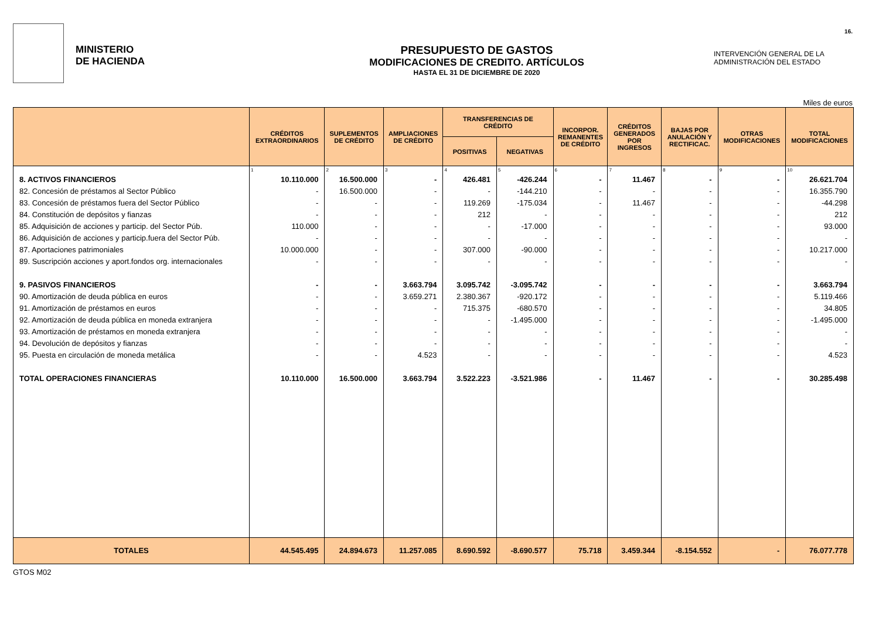MINISTERIO
DE HACIENDA
PRESUPUESTO DE GASTOS
MODIFICACIONES DE CREDITO. ARTÍCULOS
HASTA EL 31 DE DICIEMBRE DE 2020
INTERVENCIÓN GENERAL DE LA
ADMINISTRACIÓN DEL ESTADO
16.
Miles de euros
| | CRÉDITOS EXTRAORDINARIOS | SUPLEMENTOS DE CRÉDITO | AMPLIACIONES DE CRÉDITO | TRANSFERENCIAS DE CRÉDITO | | INCORPOR. REMANENTES DE CRÉDITO | CRÉDITOS GENERADOS POR INGRESOS | BAJAS POR ANULACIÓN Y RECTIFICAC. | OTRAS MODIFICACIONES | TOTAL MODIFICACIONES |
| --- | --- | --- | --- | --- | --- | --- | --- | --- | --- | --- |
| | | | | POSITIVAS | NEGATIVAS | | | | | |
| | 1 | 2 | 3 | 4 | 5 | 6 | 7 | 8 | 9 | 10 |
| 8. ACTIVOS FINANCIEROS | 10.110.000 | 16.500.000 | - | 426.481 | -426.244 | - | 11.467 | - | - | 26.621.704 |
| 82. Concesión de préstamos al Sector Público | - | 16.500.000 | - | - | -144.210 | - | - | - | - | 16.355.790 |
| 83. Concesión de préstamos fuera del Sector Público | - | - | - | 119.269 | -175.034 | - | 11.467 | - | - | -44.298 |
| 84. Constitución de depósitos y fianzas | - | - | - | 212 | - | - | - | - | - | 212 |
| 85. Adquisición de acciones y particip. del Sector Púb. | 110.000 | - | - | - | -17.000 | - | - | - | - | 93.000 |
| 86. Adquisición de acciones y particip.fuera del Sector Púb. | - | - | - | - | - | - | - | - | - | - |
| 87. Aportaciones patrimoniales | 10.000.000 | - | - | 307.000 | -90.000 | - | - | - | - | 10.217.000 |
| 89. Suscripción acciones y aport.fondos org. internacionales | - | - | - | - | - | - | - | - | - | - |
| 9. PASIVOS FINANCIEROS | - | - | 3.663.794 | 3.095.742 | -3.095.742 | - | - | - | - | 3.663.794 |
| 90. Amortización de deuda pública en euros | - | - | 3.659.271 | 2.380.367 | -920.172 | - | - | - | - | 5.119.466 |
| 91. Amortización de préstamos en euros | - | - | - | 715.375 | -680.570 | - | - | - | - | 34.805 |
| 92. Amortización de deuda pública en moneda extranjera | - | - | - | - | -1.495.000 | - | - | - | - | -1.495.000 |
| 93. Amortización de préstamos en moneda extranjera | - | - | - | - | - | - | - | - | - | - |
| 94. Devolución de depósitos y fianzas | - | - | - | - | - | - | - | - | - | - |
| 95. Puesta en circulación de moneda metálica | - | - | 4.523 | - | - | - | - | - | - | 4.523 |
| TOTAL OPERACIONES FINANCIERAS | 10.110.000 | 16.500.000 | 3.663.794 | 3.522.223 | -3.521.986 | - | 11.467 | - | - | 30.285.498 |
| TOTALES | 44.545.495 | 24.894.673 | 11.257.085 | 8.690.592 | -8.690.577 | 75.718 | 3.459.344 | -8.154.552 | - | 76.077.778 |
GTOS M02